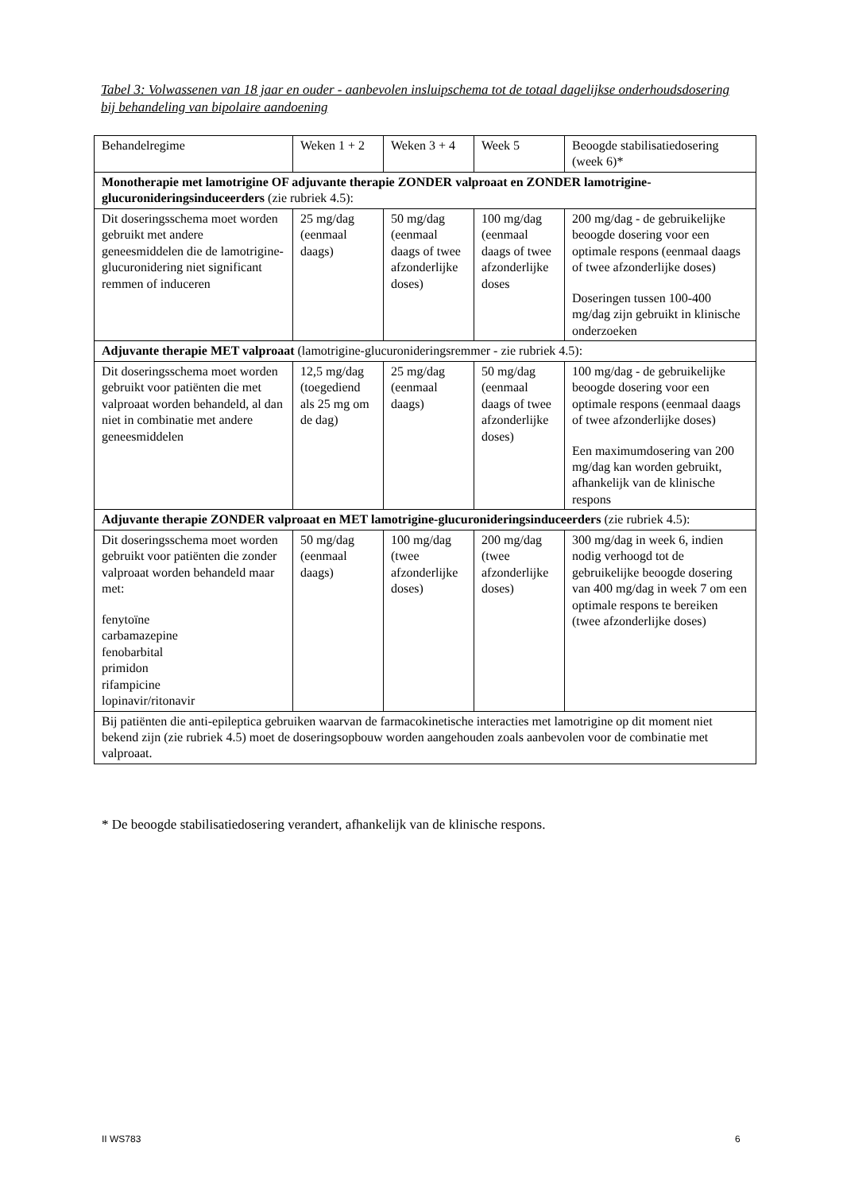Tabel 3: Volwassenen van 18 jaar en ouder - aanbevolen insluipschema tot de totaal dagelijkse onderhoudsdosering bij behandeling van bipolaire aandoening
| Behandelregime | Weken 1 + 2 | Weken 3 + 4 | Week 5 | Beoogde stabilisatiedosering (week 6)* |
| Monotherapie met lamotrigine OF adjuvante therapie ZONDER valproaat en ZONDER lamotrigine-glucuronideringsinduceerders (zie rubriek 4.5): | | | | |
| Dit doseringsschema moet worden gebruikt met andere geneesmiddelen die de lamotrigine-glucuronidering niet significant remmen of induceren | 25 mg/dag (eenmaal daags) | 50 mg/dag (eenmaal daags of twee afzonderlijke doses) | 100 mg/dag (eenmaal daags of twee afzonderlijke doses | 200 mg/dag - de gebruikelijke beoogde dosering voor een optimale respons (eenmaal daags of twee afzonderlijke doses) Doseringen tussen 100-400 mg/dag zijn gebruikt in klinische onderzoeken |
| Adjuvante therapie MET valproaat (lamotrigine-glucuronideringsremmer - zie rubriek 4.5): | | | | |
| Dit doseringsschema moet worden gebruikt voor patiënten die met valproaat worden behandeld, al dan niet in combinatie met andere geneesmiddelen | 12,5 mg/dag (toegediend als 25 mg om de dag) | 25 mg/dag (eenmaal daags) | 50 mg/dag (eenmaal daags of twee afzonderlijke doses) | 100 mg/dag - de gebruikelijke beoogde dosering voor een optimale respons (eenmaal daags of twee afzonderlijke doses) Een maximumdosering van 200 mg/dag kan worden gebruikt, afhankelijk van de klinische respons |
| Adjuvante therapie ZONDER valproaat en MET lamotrigine-glucuronideringsinduceerders (zie rubriek 4.5): | | | | |
| Dit doseringsschema moet worden gebruikt voor patiënten die zonder valproaat worden behandeld maar met: fenytoïne carbamazepine fenobarbital primidon rifampicine lopinavir/ritonavir | 50 mg/dag (eenmaal daags) | 100 mg/dag (twee afzonderlijke doses) | 200 mg/dag (twee afzonderlijke doses) | 300 mg/dag in week 6, indien nodig verhoogd tot de gebruikelijke beoogde dosering van 400 mg/dag in week 7 om een optimale respons te bereiken (twee afzonderlijke doses) |
| Bij patiënten die anti-epileptica gebruiken waarvan de farmacokinetische interacties met lamotrigine op dit moment niet bekend zijn (zie rubriek 4.5) moet de doseringsopbouw worden aangehouden zoals aanbevolen voor de combinatie met valproaat. | | | | |
* De beoogde stabilisatiedosering verandert, afhankelijk van de klinische respons.
II WS783 6